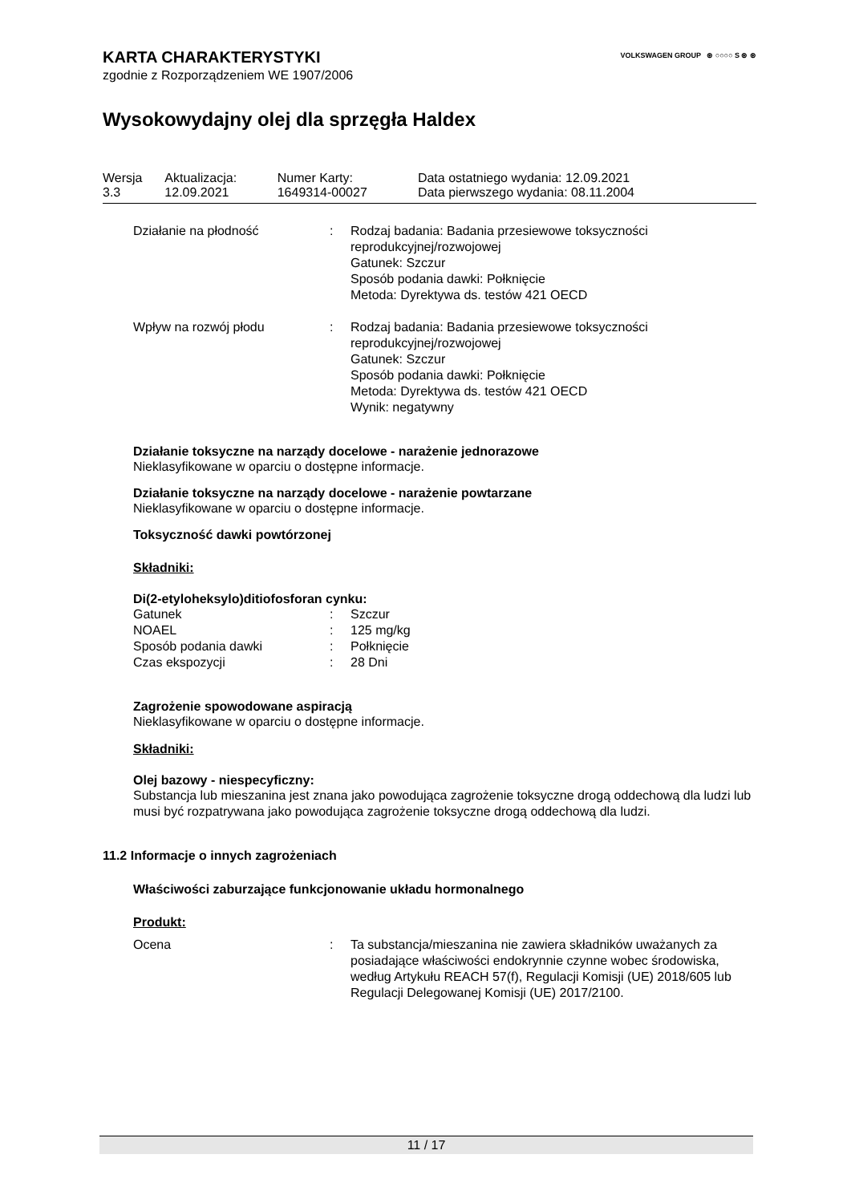VOLKSWAGEN GROUP ⊛ ○○○○ S ⊛ ⊛
KARTA CHARAKTERYSTYKI
zgodnie z Rozporządzeniem WE 1907/2006
Wysokowydajny olej dla sprzęgła Haldex
| Wersja 3.3 | Aktualizacja: 12.09.2021 | Numer Karty: 1649314-00027 | Data ostatniego wydania: 12.09.2021 Data pierwszego wydania: 08.11.2004 |
| Działanie na płodność | : | Rodzaj badania: Badania przesiewowe toksyczności reprodukcyjnej/rozwojowej Gatunek: Szczur Sposób podania dawki: Połknięcie Metoda: Dyrektywa ds. testów 421 OECD |
| Wpływ na rozwój płodu | : | Rodzaj badania: Badania przesiewowe toksyczności reprodukcyjnej/rozwojowej Gatunek: Szczur Sposób podania dawki: Połknięcie Metoda: Dyrektywa ds. testów 421 OECD Wynik: negatywny |
Działanie toksyczne na narządy docelowe - narażenie jednorazowe
Nieklasyfikowane w oparciu o dostępne informacje.
Działanie toksyczne na narządy docelowe - narażenie powtarzane
Nieklasyfikowane w oparciu o dostępne informacje.
Toksyczność dawki powtórzonej
Składniki:
Di(2-etyloheksylo)ditiofosforan cynku:
| Gatunek | : | Szczur |
| NOAEL | : | 125 mg/kg |
| Sposób podania dawki | : | Połknięcie |
| Czas ekspozycji | : | 28 Dni |
Zagrożenie spowodowane aspiracją
Nieklasyfikowane w oparciu o dostępne informacje.
Składniki:
Olej bazowy - niespecyficzny:
Substancja lub mieszanina jest znana jako powodująca zagrożenie toksyczne drogą oddechową dla ludzi lub musi być rozpatrywana jako powodująca zagrożenie toksyczne drogą oddechową dla ludzi.
11.2 Informacje o innych zagrożeniach
Właściwości zaburzające funkcjonowanie układu hormonalnego
Produkt:
| Ocena | : | Ta substancja/mieszanina nie zawiera składników uważanych za posiadające właściwości endokrynnie czynne wobec środowiska, według Artykułu REACH 57(f), Regulacji Komisji (UE) 2018/605 lub Regulacji Delegowanej Komisji (UE) 2017/2100. |
11 / 17